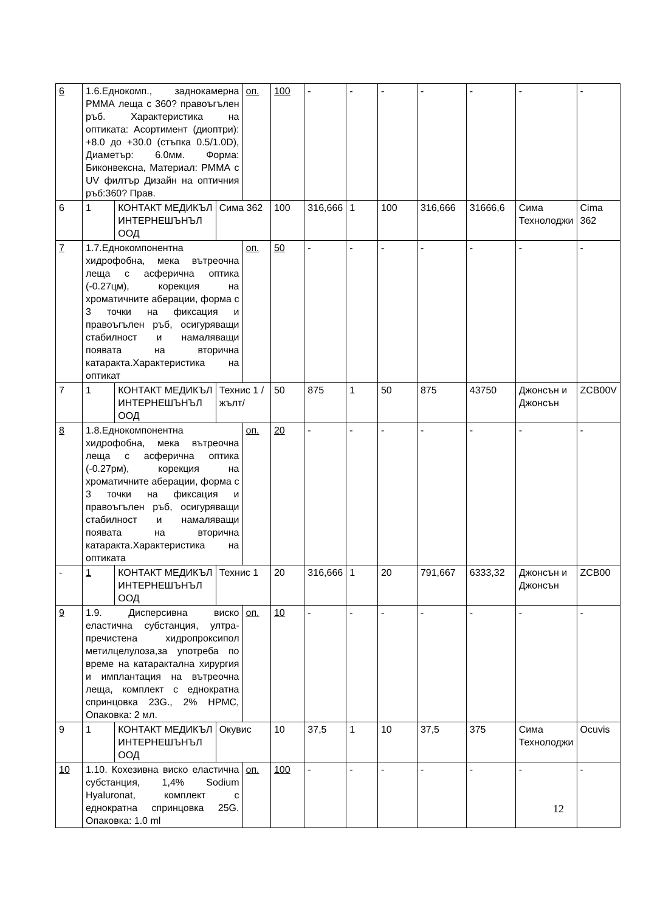| 6 | 1.6.Еднокомп., заднокамерна РММА леща с 360? правоъгълен ръб. Характеристика на оптиката: Асортимент (диоптри): +8.0 до +30.0 (стъпка 0.5/1.0D), Диаметър: 6.0мм. Форма: Биконвексна, Материал: РММА с UV филтър Дизайн на оптичния ръб:360? Прав. | | | оп. | 100 | - | - | - | - | - | - | - |
| 6 | 1 | КОНТАКТ МЕДИКЪЛ ИНТЕРНЕШЪНЪЛ ООД | Сима 362 | | 100 | 316,666 | 1 | 100 | 316,666 | 31666,6 | Сима Технолоджи | Cima 362 |
| 7 | 1.7.Еднокомпонентна хидрофобна, мека вътреочна леща с асферична оптика (-0.27цм), корекция на хроматичните аберации, форма с 3 точки на фиксация и правоъгълен ръб, осигуряващи стабилност и намаляващи появата на вторична катаракта.Характеристика на оптикат | | | оп. | 50 | - | - | - | - | - | - | - |
| 7 | 1 | КОНТАКТ МЕДИКЪЛ ИНТЕРНЕШЪНЪЛ ООД | Технис 1 /жълт/ | | 50 | 875 | 1 | 50 | 875 | 43750 | Джонсън и Джонсън | ZCB00V |
| 8 | 1.8.Еднокомпонентна хидрофобна, мека вътреочна леща с асферична оптика (-0.27рм), корекция на хроматичните аберации, форма с 3 точки на фиксация и правоъгълен ръб, осигуряващи стабилност и намаляващи появата на вторична катаракта.Характеристика на оптиката | | | оп. | 20 | - | - | - | - | - | - | - |
| - | 1 | КОНТАКТ МЕДИКЪЛ ИНТЕРНЕШЪНЪЛ ООД | Технис 1 | | 20 | 316,666 | 1 | 20 | 791,667 | 6333,32 | Джонсън и Джонсън | ZCB00 |
| 9 | 1.9. Дисперсивна виско еластична субстанция, ултра-пречистена хидропроксипол метилцелулоза,за употреба по време на катарактална хирургия и имплантация на вътреочна леща, комплект с еднократна спринцовка 23G., 2% НРМС, Опаковка: 2 мл. | | | оп. | 10 | - | - | - | - | - | - | - |
| 9 | 1 | КОНТАКТ МЕДИКЪЛ ИНТЕРНЕШЪНЪЛ ООД | Окувис | | 10 | 37,5 | 1 | 10 | 37,5 | 375 | Сима Технолоджи | Ocuvis |
| 10 | 1.10. Кохезивна виско еластична субстанция, 1,4% Sodium Hyaluronat, комплект с еднократна спринцовка 25G. Опаковка: 1.0 ml | | | оп. | 100 | - | - | - | - | - | - | - |
12